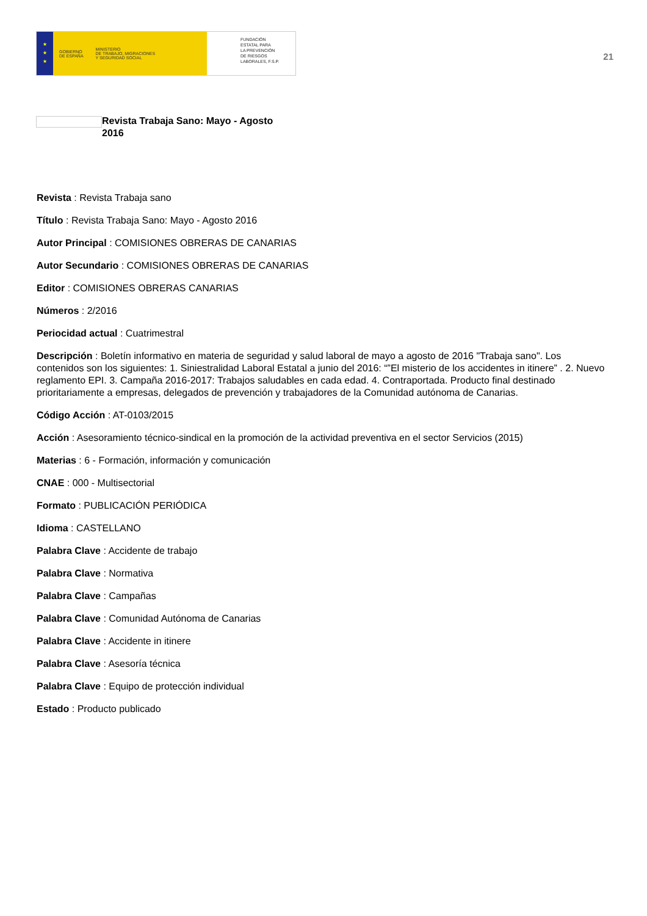★
★
★
GOBIERNO
DE ESPAÑA
MINISTERIO
DE TRABAJO, MIGRACIONES
Y SEGURIDAD SOCIAL
FUNDACIÓN
ESTATAL PARA
LA PREVENCIÓN
DE RIESGOS
LABORALES, F.S.P.
21
Revista Trabaja Sano: Mayo - Agosto 2016
Revista : Revista Trabaja sano
Título : Revista Trabaja Sano: Mayo - Agosto 2016
Autor Principal : COMISIONES OBRERAS DE CANARIAS
Autor Secundario : COMISIONES OBRERAS DE CANARIAS
Editor : COMISIONES OBRERAS CANARIAS
Números : 2/2016
Periocidad actual : Cuatrimestral
Descripción : Boletín informativo en materia de seguridad y salud laboral de mayo a agosto de 2016 "Trabaja sano". Los contenidos son los siguientes: 1. Siniestralidad Laboral Estatal a junio del 2016: “”El misterio de los accidentes in itinere” . 2. Nuevo reglamento EPI. 3. Campaña 2016-2017: Trabajos saludables en cada edad. 4. Contraportada. Producto final destinado prioritariamente a empresas, delegados de prevención y trabajadores de la Comunidad autónoma de Canarias.
Código Acción : AT-0103/2015
Acción : Asesoramiento técnico-sindical en la promoción de la actividad preventiva en el sector Servicios (2015)
Materias : 6 - Formación, información y comunicación
CNAE : 000 - Multisectorial
Formato : PUBLICACIÓN PERIÓDICA
Idioma : CASTELLANO
Palabra Clave : Accidente de trabajo
Palabra Clave : Normativa
Palabra Clave : Campañas
Palabra Clave : Comunidad Autónoma de Canarias
Palabra Clave : Accidente in itinere
Palabra Clave : Asesoría técnica
Palabra Clave : Equipo de protección individual
Estado : Producto publicado